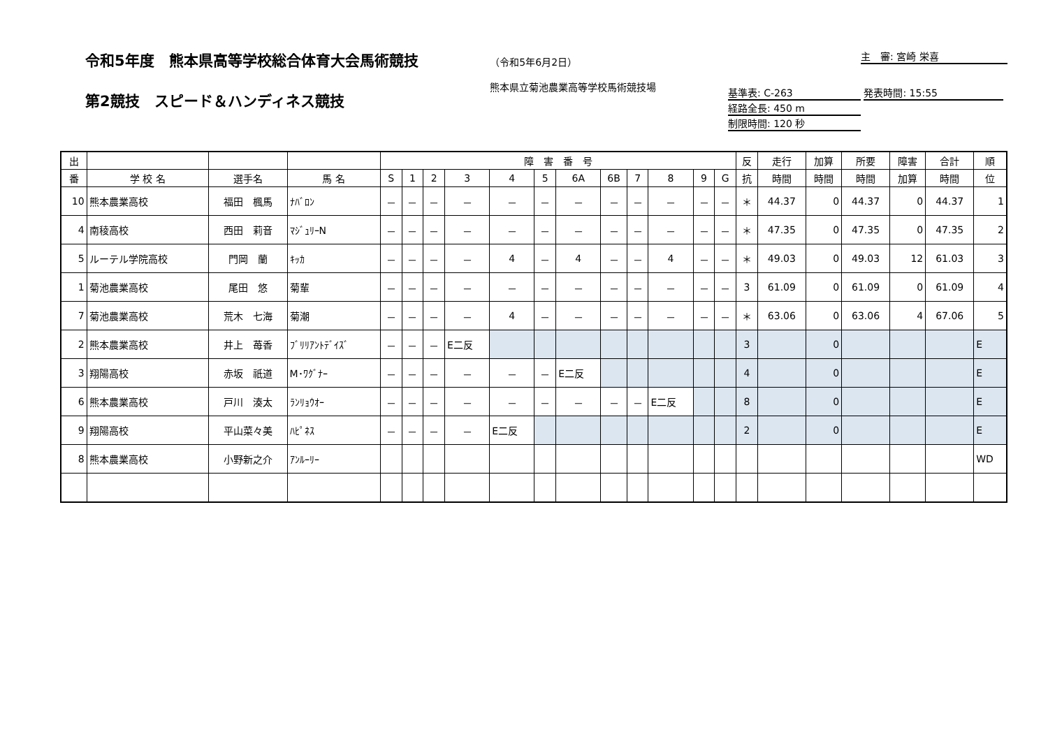令和5年度　熊本県高等学校総合体育大会馬術競技
第2競技　スピード＆ハンディネス競技
（令和5年6月2日）
熊本県立菊池農業高等学校馬術競技場
主　審: 宮崎 栄喜
基準表: C-263 発表時間: 15:55
経路全長: 450 m
制限時間: 120 秒
| 出 | | | | 障 害 番 号 | | | | | | | | | | | | 反 | 走行 | 加算 | 所要 | 障害 | 合計 | 順 |
| --- | --- | --- | --- | --- | --- | --- | --- | --- | --- | --- | --- | --- | --- | --- | --- | --- | --- | --- | --- | --- | --- | --- |
| 番 | 学 校 名 | 選手名 | 馬 名 | S | 1 | 2 | 3 | 4 | 5 | 6A | 6B | 7 | 8 | 9 | G | 抗 | 時間 | 時間 | 時間 | 加算 | 時間 | 位 |
| 10 | 熊本農業高校 | 福田 楓馬 | ﾅﾊﾞﾛﾝ | － | － | － | － | － | － | － | － | － | － | － | － | ＊ | 44.37 | 0 | 44.37 | 0 | 44.37 | 1 |
| 4 | 南稜高校 | 西田 莉音 | ﾏｼﾞｭﾘｰN | － | － | － | － | － | － | － | － | － | － | － | － | ＊ | 47.35 | 0 | 47.35 | 0 | 47.35 | 2 |
| 5 | ルーテル学院高校 | 門岡 蘭 | ｷｯｶ | － | － | － | － | 4 | － | 4 | － | － | 4 | － | － | ＊ | 49.03 | 0 | 49.03 | 12 | 61.03 | 3 |
| 1 | 菊池農業高校 | 尾田 悠 | 菊輩 | － | － | － | － | － | － | － | － | － | － | － | － | 3 | 61.09 | 0 | 61.09 | 0 | 61.09 | 4 |
| 7 | 菊池農業高校 | 荒木 七海 | 菊潮 | － | － | － | － | 4 | － | － | － | － | － | － | － | ＊ | 63.06 | 0 | 63.06 | 4 | 67.06 | 5 |
| 2 | 熊本農業高校 | 井上 苺香 | ﾌﾞﾘﾘｱﾝﾄﾃﾞｲｽﾞ | － | － | － | E二反 | | | | | | | | | 3 | | 0 | | | | E |
| 3 | 翔陽高校 | 赤坂 祇道 | M･ﾜｸﾞﾅｰ | － | － | － | － | － | － | E二反 | | | | | | 4 | | 0 | | | | E |
| 6 | 熊本農業高校 | 戸川 湊太 | ﾗﾝﾘｮｳｵｰ | － | － | － | － | － | － | － | － | － | E二反 | | | 8 | | 0 | | | | E |
| 9 | 翔陽高校 | 平山菜々美 | ﾊﾋﾟﾈｽ | － | － | － | － | E二反 | | | | | | | | 2 | | 0 | | | | E |
| 8 | 熊本農業高校 | 小野新之介 | ｱﾝﾙｰﾘｰ | | | | | | | | | | | | | | | | | | | WD |